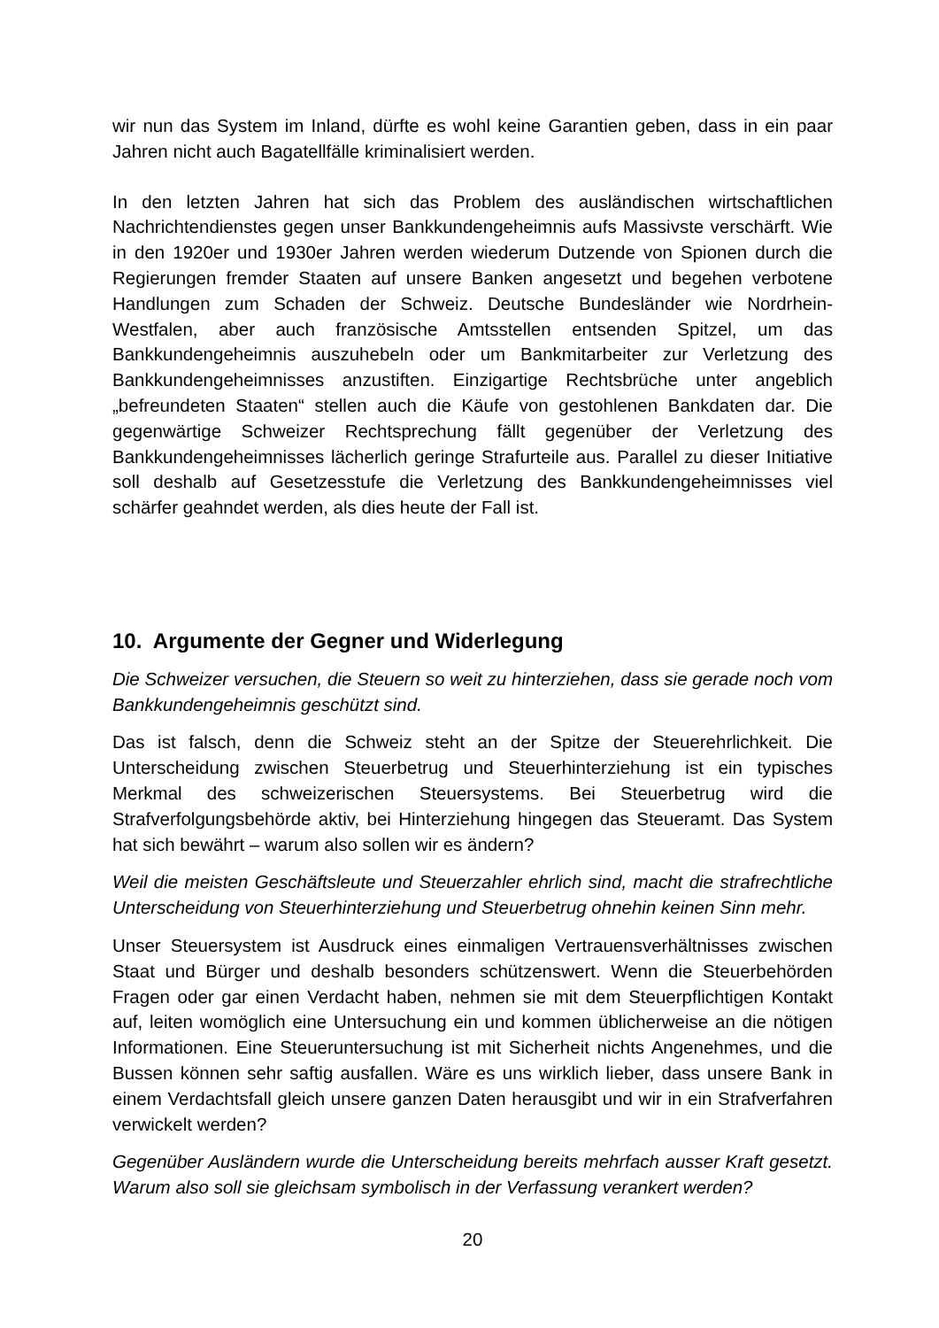wir nun das System im Inland, dürfte es wohl keine Garantien geben, dass in ein paar Jahren nicht auch Bagatellfälle kriminalisiert werden.
In den letzten Jahren hat sich das Problem des ausländischen wirtschaftlichen Nachrichtendienstes gegen unser Bankkundengeheimnis aufs Massivste verschärft. Wie in den 1920er und 1930er Jahren werden wiederum Dutzende von Spionen durch die Regierungen fremder Staaten auf unsere Banken angesetzt und begehen verbotene Handlungen zum Schaden der Schweiz. Deutsche Bundesländer wie Nordrhein-Westfalen, aber auch französische Amtsstellen entsenden Spitzel, um das Bankkundengeheimnis auszuhebeln oder um Bankmitarbeiter zur Verletzung des Bankkundengeheimnisses anzustiften. Einzigartige Rechtsbrüche unter angeblich „befreundeten Staaten“ stellen auch die Käufe von gestohlenen Bankdaten dar. Die gegenwärtige Schweizer Rechtsprechung fällt gegenüber der Verletzung des Bankkundengeheimnisses lächerlich geringe Strafurteile aus. Parallel zu dieser Initiative soll deshalb auf Gesetzesstufe die Verletzung des Bankkundengeheimnisses viel schärfer geahndet werden, als dies heute der Fall ist.
10. Argumente der Gegner und Widerlegung
Die Schweizer versuchen, die Steuern so weit zu hinterziehen, dass sie gerade noch vom Bankkundengeheimnis geschützt sind.
Das ist falsch, denn die Schweiz steht an der Spitze der Steuerehrlichkeit. Die Unterscheidung zwischen Steuerbetrug und Steuerhinterziehung ist ein typisches Merkmal des schweizerischen Steuersystems. Bei Steuerbetrug wird die Strafverfolgungsbehörde aktiv, bei Hinterziehung hingegen das Steueramt. Das System hat sich bewährt – warum also sollen wir es ändern?
Weil die meisten Geschäftsleute und Steuerzahler ehrlich sind, macht die strafrechtliche Unterscheidung von Steuerhinterziehung und Steuerbetrug ohnehin keinen Sinn mehr.
Unser Steuersystem ist Ausdruck eines einmaligen Vertrauensverhältnisses zwischen Staat und Bürger und deshalb besonders schützenswert. Wenn die Steuerbehörden Fragen oder gar einen Verdacht haben, nehmen sie mit dem Steuerpflichtigen Kontakt auf, leiten womöglich eine Untersuchung ein und kommen üblicherweise an die nötigen Informationen. Eine Steueruntersuchung ist mit Sicherheit nichts Angenehmes, und die Bussen können sehr saftig ausfallen. Wäre es uns wirklich lieber, dass unsere Bank in einem Verdachtsfall gleich unsere ganzen Daten herausgibt und wir in ein Strafverfahren verwickelt werden?
Gegenüber Ausländern wurde die Unterscheidung bereits mehrfach ausser Kraft gesetzt. Warum also soll sie gleichsam symbolisch in der Verfassung verankert werden?
20